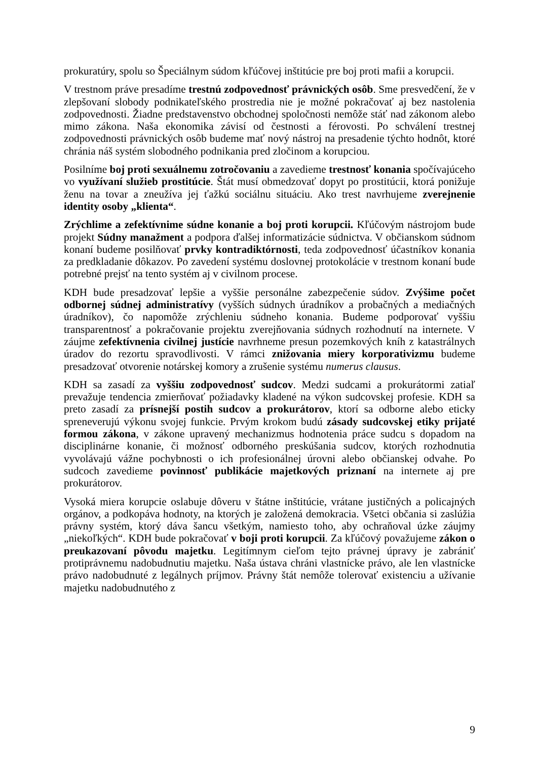prokuratúry, spolu so Špeciálnym súdom kľúčovej inštitúcie pre boj proti mafii a korupcii.
V trestnom práve presadíme trestnú zodpovednosť právnických osôb. Sme presvedčení, že v zlepšovaní slobody podnikateľského prostredia nie je možné pokračovať aj bez nastolenia zodpovednosti. Žiadne predstavenstvo obchodnej spoločnosti nemôže stáť nad zákonom alebo mimo zákona. Naša ekonomika závisí od čestnosti a férovosti. Po schválení trestnej zodpovednosti právnických osôb budeme mať nový nástroj na presadenie týchto hodnôt, ktoré chránia náš systém slobodného podnikania pred zločinom a korupciou.
Posilníme boj proti sexuálnemu zotročovaniu a zavedieme trestnosť konania spočívajúceho vo využívaní služieb prostitúcie. Štát musí obmedzovať dopyt po prostitúcii, ktorá ponižuje ženu na tovar a zneužíva jej ťažkú sociálnu situáciu. Ako trest navrhujeme zverejnenie identity osoby „klienta“.
Zrýchlime a zefektívnime súdne konanie a boj proti korupcii. Kľúčovým nástrojom bude projekt Súdny manažment a podpora ďalšej informatizácie súdnictva. V občianskom súdnom konaní budeme posilňovať prvky kontradiktórnosti, teda zodpovednosť účastníkov konania za predkladanie dôkazov. Po zavedení systému doslovnej protokolácie v trestnom konaní bude potrebné prejsť na tento systém aj v civilnom procese.
KDH bude presadzovať lepšie a vyššie personálne zabezpečenie súdov. Zvýšime počet odbornej súdnej administratívy (vyšších súdnych úradníkov a probačných a mediačných úradníkov), čo napomôže zrýchleniu súdneho konania. Budeme podporovať vyššiu transparentnosť a pokračovanie projektu zverejňovania súdnych rozhodnutí na internete. V záujme zefektívnenia civilnej justície navrhneme presun pozemkových kníh z katastrálnych úradov do rezortu spravodlivosti. V rámci znižovania miery korporativizmu budeme presadzovať otvorenie notárskej komory a zrušenie systému numerus clausus.
KDH sa zasadí za vyššiu zodpovednosť sudcov. Medzi sudcami a prokurátormi zatiaľ prevažuje tendencia zmierňovať požiadavky kladené na výkon sudcovskej profesie. KDH sa preto zasadí za prísnejší postih sudcov a prokurátorov, ktorí sa odborne alebo eticky spreneverujú výkonu svojej funkcie. Prvým krokom budú zásady sudcovskej etiky prijaté formou zákona, v zákone upravený mechanizmus hodnotenia práce sudcu s dopadom na disciplinárne konanie, či možnosť odborného preskúšania sudcov, ktorých rozhodnutia vyvolávajú vážne pochybnosti o ich profesionálnej úrovni alebo občianskej odvahe. Po sudcoch zavedieme povinnosť publikácie majetkových priznaní na internete aj pre prokurátorov.
Vysoká miera korupcie oslabuje dôveru v štátne inštitúcie, vrátane justičných a policajných orgánov, a podkopáva hodnoty, na ktorých je založená demokracia. Všetci občania si zaslúžia právny systém, ktorý dáva šancu všetkým, namiesto toho, aby ochraňoval úzke záujmy „niekoľkých“. KDH bude pokračovať v boji proti korupcii. Za kľúčový považujeme zákon o preukazovaní pôvodu majetku. Legitímnym cieľom tejto právnej úpravy je zabrániť protiprávnemu nadobudnutiu majetku. Naša ústava chráni vlastnícke právo, ale len vlastnícke právo nadobudnuté z legálnych príjmov. Právny štát nemôže tolerovať existenciu a užívanie majetku nadobudnutého z
9